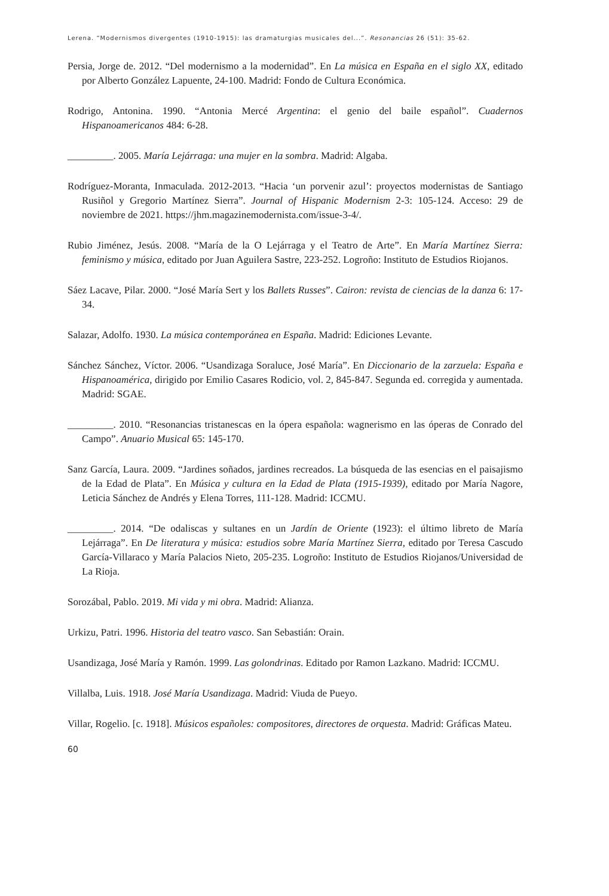Lerena. “Modernismos divergentes (1910-1915): las dramaturgias musicales del...”. Resonancias 26 (51): 35-62.
Persia, Jorge de. 2012. “Del modernismo a la modernidad”. En La música en España en el siglo XX, editado por Alberto González Lapuente, 24-100. Madrid: Fondo de Cultura Económica.
Rodrigo, Antonina. 1990. “Antonia Mercé Argentina: el genio del baile español”. Cuadernos Hispanoamericanos 484: 6-28.
_________. 2005. María Lejárraga: una mujer en la sombra. Madrid: Algaba.
Rodríguez-Moranta, Inmaculada. 2012-2013. “Hacia ‘un porvenir azul’: proyectos modernistas de Santiago Rusiñol y Gregorio Martínez Sierra”. Journal of Hispanic Modernism 2-3: 105-124. Acceso: 29 de noviembre de 2021. https://jhm.magazinemodernista.com/issue-3-4/.
Rubio Jiménez, Jesús. 2008. “María de la O Lejárraga y el Teatro de Arte”. En María Martínez Sierra: feminismo y música, editado por Juan Aguilera Sastre, 223-252. Logroño: Instituto de Estudios Riojanos.
Sáez Lacave, Pilar. 2000. “José María Sert y los Ballets Russes”. Cairon: revista de ciencias de la danza 6: 17-34.
Salazar, Adolfo. 1930. La música contemporánea en España. Madrid: Ediciones Levante.
Sánchez Sánchez, Víctor. 2006. “Usandizaga Soraluce, José María”. En Diccionario de la zarzuela: España e Hispanoamérica, dirigido por Emilio Casares Rodicio, vol. 2, 845-847. Segunda ed. corregida y aumentada. Madrid: SGAE.
_________. 2010. “Resonancias tristanescas en la ópera española: wagnerismo en las óperas de Conrado del Campo”. Anuario Musical 65: 145-170.
Sanz García, Laura. 2009. “Jardines soñados, jardines recreados. La búsqueda de las esencias en el paisajismo de la Edad de Plata”. En Música y cultura en la Edad de Plata (1915-1939), editado por María Nagore, Leticia Sánchez de Andrés y Elena Torres, 111-128. Madrid: ICCMU.
_________. 2014. “De odaliscas y sultanes en un Jardín de Oriente (1923): el último libreto de María Lejárraga”. En De literatura y música: estudios sobre María Martínez Sierra, editado por Teresa Cascudo García-Villaraco y María Palacios Nieto, 205-235. Logroño: Instituto de Estudios Riojanos/Universidad de La Rioja.
Sorozábal, Pablo. 2019. Mi vida y mi obra. Madrid: Alianza.
Urkizu, Patri. 1996. Historia del teatro vasco. San Sebastián: Orain.
Usandizaga, José María y Ramón. 1999. Las golondrinas. Editado por Ramon Lazkano. Madrid: ICCMU.
Villalba, Luis. 1918. José María Usandizaga. Madrid: Viuda de Pueyo.
Villar, Rogelio. [c. 1918]. Músicos españoles: compositores, directores de orquesta. Madrid: Gráficas Mateu.
60